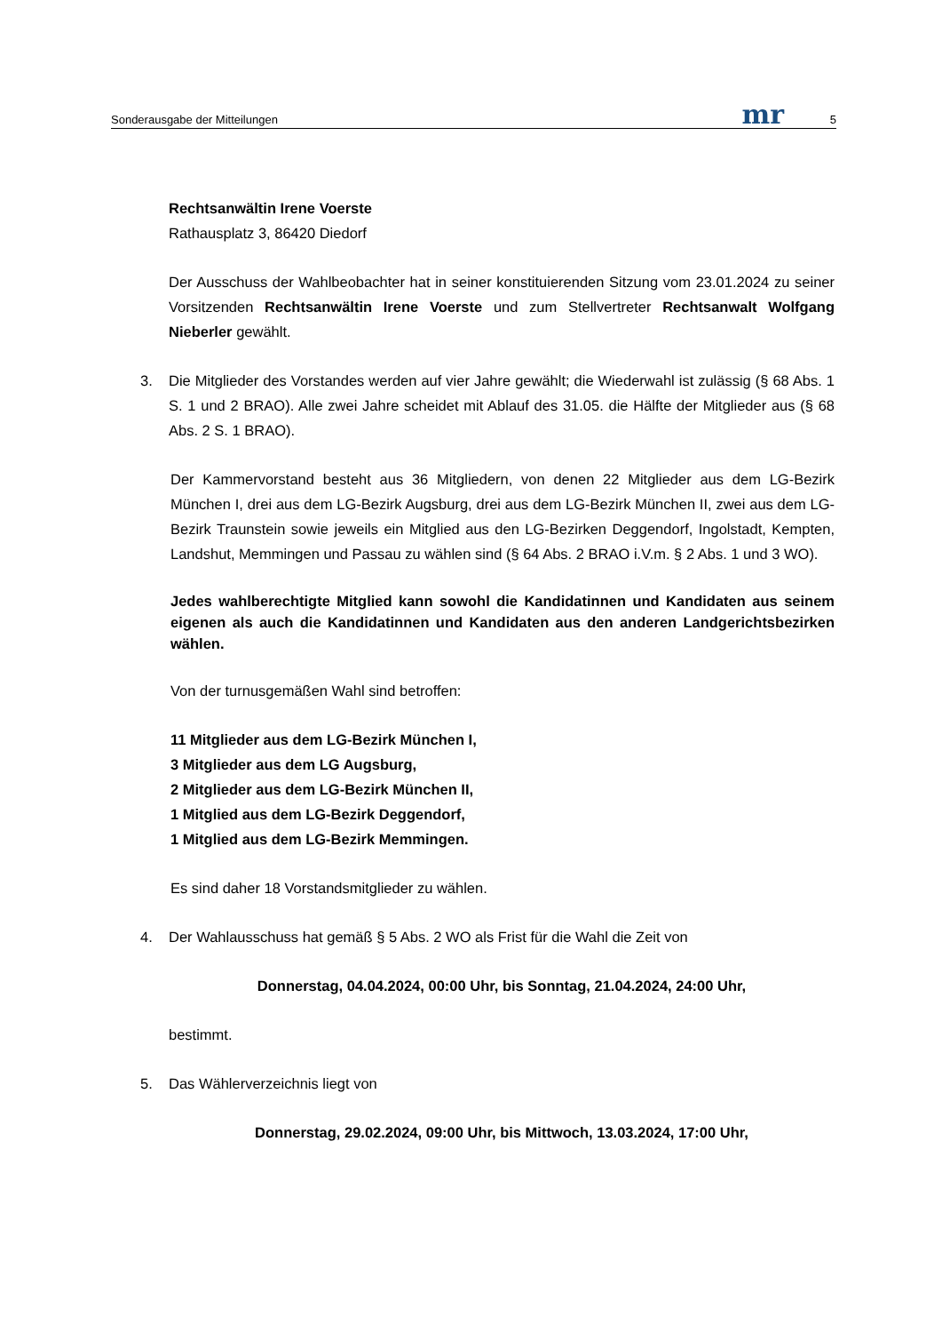Sonderausgabe der Mitteilungen mr 5
Rechtsanwältin Irene Voerste
Rathausplatz 3, 86420 Diedorf
Der Ausschuss der Wahlbeobachter hat in seiner konstituierenden Sitzung vom 23.01.2024 zu seiner Vorsitzenden Rechtsanwältin Irene Voerste und zum Stellvertreter Rechtsanwalt Wolf­gang Nieberler gewählt.
3. Die Mitglieder des Vorstandes werden auf vier Jahre gewählt; die Wiederwahl ist zulässig (§ 68 Abs. 1 S. 1 und 2 BRAO). Alle zwei Jahre scheidet mit Ablauf des 31.05. die Hälfte der Mitglieder aus (§ 68 Abs. 2 S. 1 BRAO).
Der Kammervorstand besteht aus 36 Mitgliedern, von denen 22 Mitglieder aus dem LG-Bezirk München I, drei aus dem LG-Bezirk Augsburg, drei aus dem LG-Bezirk München II, zwei aus dem LG-Bezirk Traunstein sowie jeweils ein Mitglied aus den LG-Bezirken Deggendorf, In­golstadt, Kempten, Landshut, Memmingen und Passau zu wählen sind (§ 64 Abs. 2 BRAO i.V.m. § 2 Abs. 1 und 3 WO).
Jedes wahlberechtigte Mitglied kann sowohl die Kandidatinnen und Kandidaten aus seinem eigenen als auch die Kandidatinnen und Kandidaten aus den anderen Landgerichtsbezirken wählen.
Von der turnusgemäßen Wahl sind betroffen:
11 Mitglieder aus dem LG-Bezirk München I,
3 Mitglieder aus dem LG Augsburg,
2 Mitglieder aus dem LG-Bezirk München II,
1 Mitglied aus dem LG-Bezirk Deggendorf,
1 Mitglied aus dem LG-Bezirk Memmingen.
Es sind daher 18 Vorstandsmitglieder zu wählen.
4. Der Wahlausschuss hat gemäß § 5 Abs. 2 WO als Frist für die Wahl die Zeit von
Donnerstag, 04.04.2024, 00:00 Uhr, bis Sonntag, 21.04.2024, 24:00 Uhr,
bestimmt.
5. Das Wählerverzeichnis liegt von
Donnerstag, 29.02.2024, 09:00 Uhr, bis Mittwoch, 13.03.2024, 17:00 Uhr,